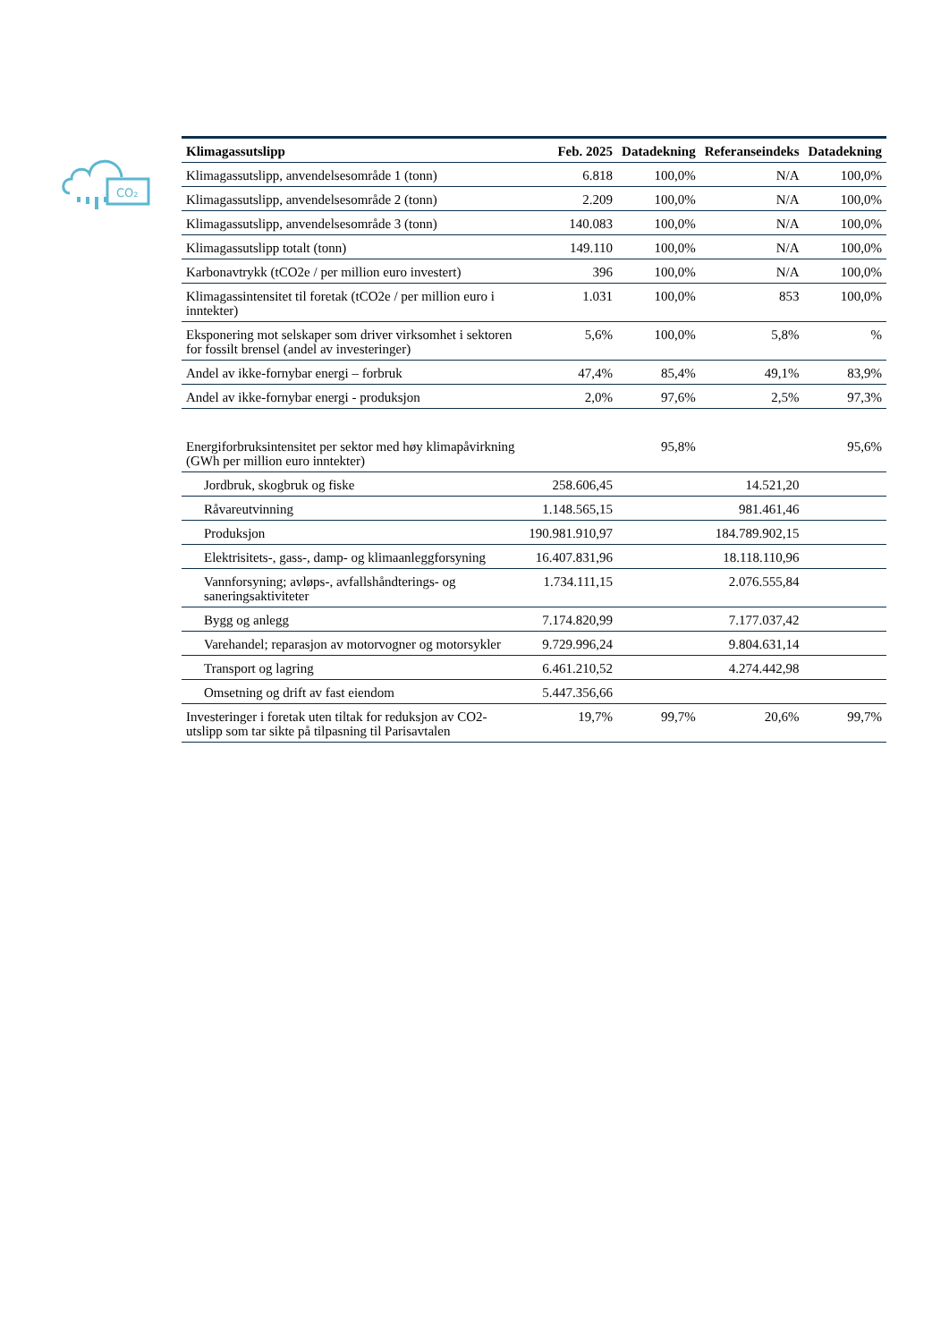CO₂
| Klimagassutslipp | Feb. 2025 | Datadekning | Referanseindeks | Datadekning |
| --- | --- | --- | --- | --- |
| Klimagassutslipp, anvendelsesområde 1 (tonn) | 6.818 | 100,0% | N/A | 100,0% |
| Klimagassutslipp, anvendelsesområde 2 (tonn) | 2.209 | 100,0% | N/A | 100,0% |
| Klimagassutslipp, anvendelsesområde 3 (tonn) | 140.083 | 100,0% | N/A | 100,0% |
| Klimagassutslipp totalt (tonn) | 149.110 | 100,0% | N/A | 100,0% |
| Karbonavtrykk (tCO2e / per million euro investert) | 396 | 100,0% | N/A | 100,0% |
| Klimagassintensitet til foretak (tCO2e / per million euro i inntekter) | 1.031 | 100,0% | 853 | 100,0% |
| Eksponering mot selskaper som driver virksomhet i sektoren for fossilt brensel (andel av investeringer) | 5,6% | 100,0% | 5,8% | % |
| Andel av ikke-fornybar energi – forbruk | 47,4% | 85,4% | 49,1% | 83,9% |
| Andel av ikke-fornybar energi - produksjon | 2,0% | 97,6% | 2,5% | 97,3% |
| Energiforbruksintensitet per sektor med høy klimapåvirkning (GWh per million euro inntekter) | | 95,8% | | 95,6% |
| Jordbruk, skogbruk og fiske | 258.606,45 | | 14.521,20 | |
| Råvareutvinning | 1.148.565,15 | | 981.461,46 | |
| Produksjon | 190.981.910,97 | | 184.789.902,15 | |
| Elektrisitets-, gass-, damp- og klimaanleggforsyning | 16.407.831,96 | | 18.118.110,96 | |
| Vannforsyning; avløps-, avfallshåndterings- og saneringsaktiviteter | 1.734.111,15 | | 2.076.555,84 | |
| Bygg og anlegg | 7.174.820,99 | | 7.177.037,42 | |
| Varehandel; reparasjon av motorvogner og motorsykler | 9.729.996,24 | | 9.804.631,14 | |
| Transport og lagring | 6.461.210,52 | | 4.274.442,98 | |
| Omsetning og drift av fast eiendom | 5.447.356,66 | | | |
| Investeringer i foretak uten tiltak for reduksjon av CO2-utslipp som tar sikte på tilpasning til Parisavtalen | 19,7% | 99,7% | 20,6% | 99,7% |